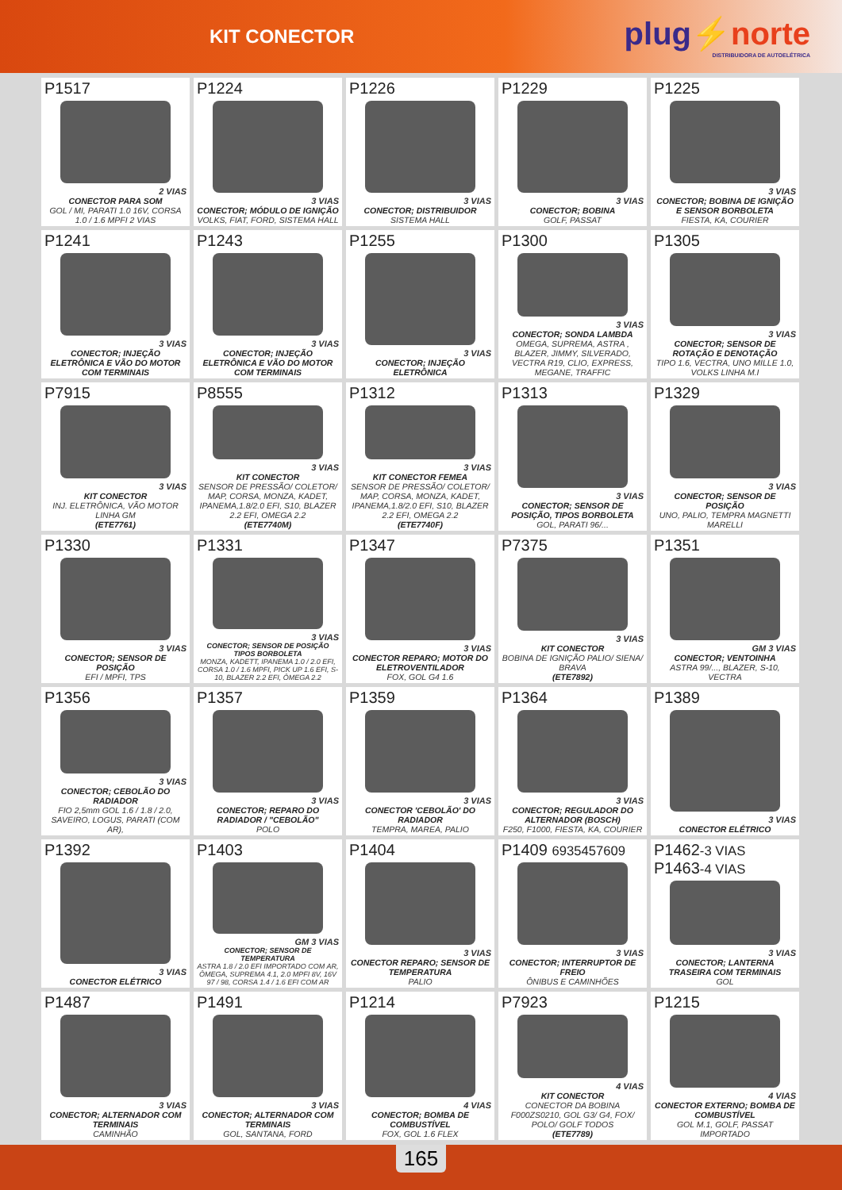KIT CONECTOR
plug⚡norte
DISTRIBUIDORA DE AUTOELÉTRICA
P1517
2 VIAS
CONECTOR PARA SOM
GOL / MI, PARATI 1.0 16V, CORSA 1.0 / 1.6 MPFI 2 VIAS
P1224
3 VIAS
CONECTOR; MÓDULO DE IGNIÇÃO
VOLKS, FIAT, FORD, SISTEMA HALL
P1226
3 VIAS
CONECTOR; DISTRIBUIDOR
SISTEMA HALL
P1229
3 VIAS
CONECTOR; BOBINA
GOLF, PASSAT
P1225
3 VIAS
CONECTOR; BOBINA DE IGNIÇÃO E SENSOR BORBOLETA
FIESTA, KA, COURIER
P1241
3 VIAS
CONECTOR; INJEÇÃO ELETRÔNICA E VÃO DO MOTOR COM TERMINAIS
P1243
3 VIAS
CONECTOR; INJEÇÃO ELETRÔNICA E VÃO DO MOTOR COM TERMINAIS
P1255
3 VIAS
CONECTOR; INJEÇÃO ELETRÔNICA
P1300
3 VIAS
CONECTOR; SONDA LAMBDA
OMEGA, SUPREMA, ASTRA , BLAZER, JIMMY, SILVERADO, VECTRA R19, CLIO, EXPRESS, MEGANE, TRAFFIC
P1305
3 VIAS
CONECTOR; SENSOR DE ROTAÇÃO E DENOTAÇÃO
TIPO 1.6, VECTRA, UNO MILLE 1.0, VOLKS LINHA M.I
P7915
3 VIAS
KIT CONECTOR
INJ. ELETRÔNICA, VÃO MOTOR LINHA GM
(ETE7761)
P8555
3 VIAS
KIT CONECTOR
SENSOR DE PRESSÃO/ COLETOR/ MAP, CORSA, MONZA, KADET, IPANEMA,1.8/2.0 EFI, S10, BLAZER 2.2 EFI, OMEGA 2.2
(ETE7740M)
P1312
3 VIAS
KIT CONECTOR FEMEA
SENSOR DE PRESSÃO/ COLETOR/ MAP, CORSA, MONZA, KADET, IPANEMA,1.8/2.0 EFI, S10, BLAZER 2.2 EFI, OMEGA 2.2
(ETE7740F)
P1313
3 VIAS
CONECTOR; SENSOR DE POSIÇÃO, TIPOS BORBOLETA
GOL, PARATI 96/...
P1329
3 VIAS
CONECTOR; SENSOR DE POSIÇÃO
UNO, PALIO, TEMPRA MAGNETTI MARELLI
P1330
3 VIAS
CONECTOR; SENSOR DE POSIÇÃO
EFI / MPFI, TPS
P1331
3 VIAS
CONECTOR; SENSOR DE POSIÇÃO TIPOS BORBOLETA
MONZA, KADETT, IPANEMA 1.0 / 2.0 EFI, CORSA 1.0 / 1.6 MPFI, PICK UP 1.6 EFI, S-10, BLAZER 2.2 EFI, ÔMEGA 2.2
P1347
3 VIAS
CONECTOR REPARO; MOTOR DO ELETROVENTILADOR
FOX, GOL G4 1.6
P7375
3 VIAS
KIT CONECTOR
BOBINA DE IGNIÇÃO PALIO/ SIENA/ BRAVA
(ETE7892)
P1351
GM 3 VIAS
CONECTOR; VENTOINHA
ASTRA 99/..., BLAZER, S-10, VECTRA
P1356
3 VIAS
CONECTOR; CEBOLÃO DO RADIADOR
FIO 2,5mm GOL 1.6 / 1.8 / 2.0, SAVEIRO, LOGUS, PARATI (COM AR),
P1357
3 VIAS
CONECTOR; REPARO DO RADIADOR / "CEBOLÃO"
POLO
P1359
3 VIAS
CONECTOR 'CEBOLÃO' DO RADIADOR
TEMPRA, MAREA, PALIO
P1364
3 VIAS
CONECTOR; REGULADOR DO ALTERNADOR (BOSCH)
F250, F1000, FIESTA, KA, COURIER
P1389
3 VIAS
CONECTOR ELÉTRICO
P1392
3 VIAS
CONECTOR ELÉTRICO
P1403
GM 3 VIAS
CONECTOR; SENSOR DE TEMPERATURA
ASTRA 1.8 / 2.0 EFI IMPORTADO COM AR, ÔMEGA, SUPREMA 4.1, 2.0 MPFI 8V, 16V 97 / 98, CORSA 1.4 / 1.6 EFI COM AR
P1404
3 VIAS
CONECTOR REPARO; SENSOR DE TEMPERATURA
PALIO
P1409 6935457609
3 VIAS
CONECTOR; INTERRUPTOR DE FREIO
ÔNIBUS E CAMINHÕES
P1462-3 VIAS P1463-4 VIAS
3 VIAS
CONECTOR; LANTERNA TRASEIRA COM TERMINAIS
GOL
P1487
3 VIAS
CONECTOR; ALTERNADOR COM TERMINAIS
CAMINHÃO
P1491
3 VIAS
CONECTOR; ALTERNADOR COM TERMINAIS
GOL, SANTANA, FORD
P1214
4 VIAS
CONECTOR; BOMBA DE COMBUSTÍVEL
FOX, GOL 1.6 FLEX
P7923
4 VIAS
KIT CONECTOR
CONECTOR DA BOBINA F000ZS0210, GOL G3/ G4, FOX/ POLO/ GOLF TODOS
(ETE7789)
P1215
4 VIAS
CONECTOR EXTERNO; BOMBA DE COMBUSTÍVEL
GOL M.1, GOLF, PASSAT IMPORTADO
165